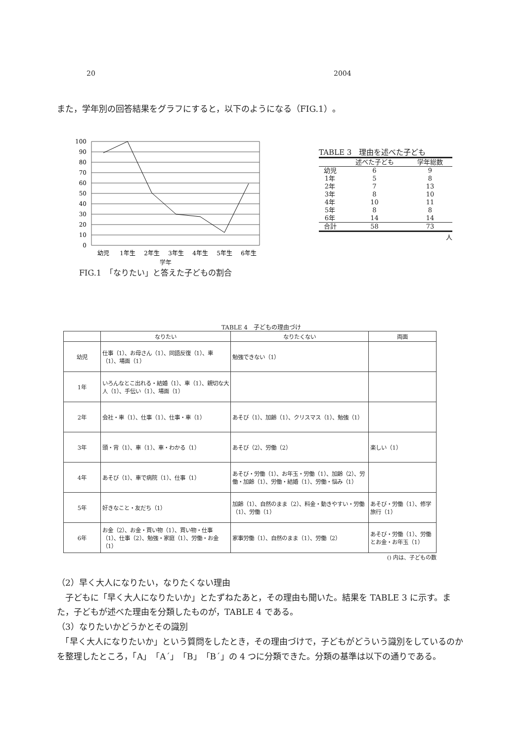20 2004
また，学年別の回答結果をグラフにすると，以下のようになる（FIG.1）。
100
90
80
70
60
50
40
30
20
10
0
幼児
1年生
2年生
3年生
4年生
5年生
6年生
学年
FIG.1　「なりたい」と答えた子どもの割合
TABLE 3　理由を述べた子ども
| | 述べた子ども | 学年総数 |
| --- | --- | --- |
| 幼児 | 6 | 9 |
| 1年 | 5 | 8 |
| 2年 | 7 | 13 |
| 3年 | 8 | 10 |
| 4年 | 10 | 11 |
| 5年 | 8 | 8 |
| 6年 | 14 | 14 |
| 合計 | 58 | 73 |
人
TABLE 4　子どもの理由づけ
| | なりたい | なりたくない | 両面 |
| --- | --- | --- | --- |
| 幼児 | 仕事（1）、お母さん（1）、同語反復（1）、車（1）、場面（1） | 勉強できない（1） | |
| 1年 | いろんなとこ出れる・結婚（1）、車（1）、親切な大人（1）、手伝い（1）、場面（1） | | |
| 2年 | 会社・車（1）、仕事（1）、仕事・車（1） | あそび（1）、加齢（1）、クリスマス（1）、勉強（1） | |
| 3年 | 頭・背（1）、車（1）、車・わかる（1） | あそび（2）、労働（2） | 楽しい（1） |
| 4年 | あそび（1）、車で病院（1）、仕事（1） | あそび・労働（1）、お年玉・労働（1）、加齢（2）、労働・加齢（1）、労働・結婚（1）、労働・悩み（1） | |
| 5年 | 好きなこと・友だち（1） | 加齢（1）、自然のまま（2）、料金・動きやすい・労働（1）、労働（1） | あそび・労働（1）、修学旅行（1） |
| 6年 | お金（2）、お金・買い物（1）、買い物・仕事（1）、仕事（2）、勉強・家庭（1）、労働・お金（1） | 家事労働（1）、自然のまま（1）、労働（2） | あそび・労働（1）、労働とお金・お年玉（1） |
() 内は、子どもの数
（2）早く大人になりたい，なりたくない理由
　子どもに「早く大人になりたいか」とたずねたあと，その理由も聞いた。結果を TABLE 3 に示す。また，子どもが述べた理由を分類したものが，TABLE 4 である。
（3）なりたいかどうかとその識別
　「早く大人になりたいか」という質問をしたとき，その理由づけで，子どもがどういう識別をしているのかを整理したところ，「A」「A´」「B」「B´」の 4 つに分類できた。分類の基準は以下の通りである。